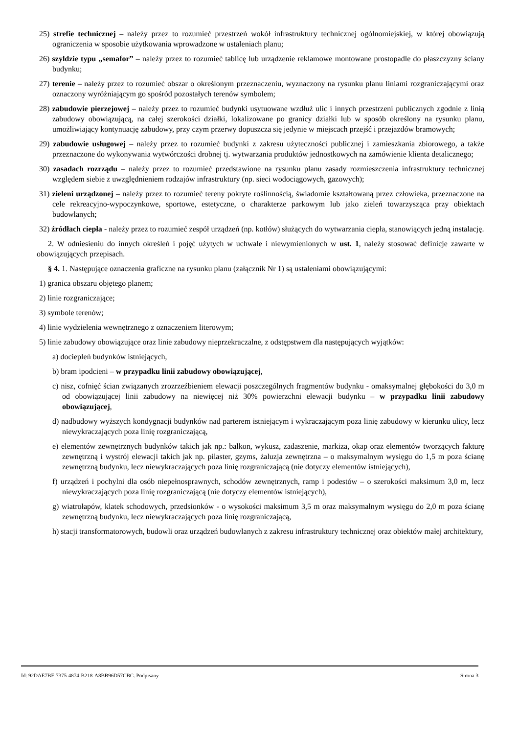25) strefie technicznej – należy przez to rozumieć przestrzeń wokół infrastruktury technicznej ogólnomiejskiej, w której obowiązują ograniczenia w sposobie użytkowania wprowadzone w ustaleniach planu;
26) szyldzie typu „semafor” – należy przez to rozumieć tablicę lub urządzenie reklamowe montowane prostopadle do płaszczyzny ściany budynku;
27) terenie – należy przez to rozumieć obszar o określonym przeznaczeniu, wyznaczony na rysunku planu liniami rozgraniczającymi oraz oznaczony wyróżniającym go spośród pozostałych terenów symbolem;
28) zabudowie pierzejowej – należy przez to rozumieć budynki usytuowane wzdłuż ulic i innych przestrzeni publicznych zgodnie z linią zabudowy obowiązującą, na całej szerokości działki, lokalizowane po granicy działki lub w sposób określony na rysunku planu, umożliwiający kontynuację zabudowy, przy czym przerwy dopuszcza się jedynie w miejscach przejść i przejazdów bramowych;
29) zabudowie usługowej – należy przez to rozumieć budynki z zakresu użyteczności publicznej i zamieszkania zbiorowego, a także przeznaczone do wykonywania wytwórczości drobnej tj. wytwarzania produktów jednostkowych na zamówienie klienta detalicznego;
30) zasadach rozrządu – należy przez to rozumieć przedstawione na rysunku planu zasady rozmieszczenia infrastruktury technicznej względem siebie z uwzględnieniem rodzajów infrastruktury (np. sieci wodociągowych, gazowych);
31) zieleni urządzonej – należy przez to rozumieć tereny pokryte roślinnością, świadomie kształtowaną przez człowieka, przeznaczone na cele rekreacyjno-wypoczynkowe, sportowe, estetyczne, o charakterze parkowym lub jako zieleń towarzysząca przy obiektach budowlanych;
32) źródłach ciepła - należy przez to rozumieć zespół urządzeń (np. kotłów) służących do wytwarzania ciepła, stanowiących jedną instalację.
2. W odniesieniu do innych określeń i pojęć użytych w uchwale i niewymienionych w ust. 1, należy stosować definicje zawarte w obowiązujących przepisach.
§ 4. 1. Następujące oznaczenia graficzne na rysunku planu (załącznik Nr 1) są ustaleniami obowiązującymi:
1) granica obszaru objętego planem;
2) linie rozgraniczające;
3) symbole terenów;
4) linie wydzielenia wewnętrznego z oznaczeniem literowym;
5) linie zabudowy obowiązujące oraz linie zabudowy nieprzekraczalne, z odstępstwem dla następujących wyjątków:
a) dociepleń budynków istniejących,
b) bram ipodcieni – w przypadku linii zabudowy obowiązującej,
c) nisz, cofnięć ścian związanych zrozrzeźbieniem elewacji poszczególnych fragmentów budynku - omaksymalnej głębokości do 3,0 m od obowiązującej linii zabudowy na niewięcej niż 30% powierzchni elewacji budynku – w przypadku linii zabudowy obowiązującej,
d) nadbudowy wyższych kondygnacji budynków nad parterem istniejącym i wykraczającym poza linię zabudowy w kierunku ulicy, lecz niewykraczających poza linię rozgraniczającą,
e) elementów zewnętrznych budynków takich jak np.: balkon, wykusz, zadaszenie, markiza, okap oraz elementów tworzących fakturę zewnętrzną i wystrój elewacji takich jak np. pilaster, gzyms, żaluzja zewnętrzna – o maksymalnym wysięgu do 1,5 m poza ścianę zewnętrzną budynku, lecz niewykraczających poza linię rozgraniczającą (nie dotyczy elementów istniejących),
f) urządzeń i pochylni dla osób niepełnosprawnych, schodów zewnętrznych, ramp i podestów – o szerokości maksimum 3,0 m, lecz niewykraczających poza linię rozgraniczającą (nie dotyczy elementów istniejących),
g) wiatrołapów, klatek schodowych, przedsionków - o wysokości maksimum 3,5 m oraz maksymalnym wysięgu do 2,0 m poza ścianę zewnętrzną budynku, lecz niewykraczających poza linię rozgraniczającą,
h) stacji transformatorowych, budowli oraz urządzeń budowlanych z zakresu infrastruktury technicznej oraz obiektów małej architektury,
Id: 92DAE7BF-7375-4874-B218-A8BB96D57CBC. Podpisany Strona 3